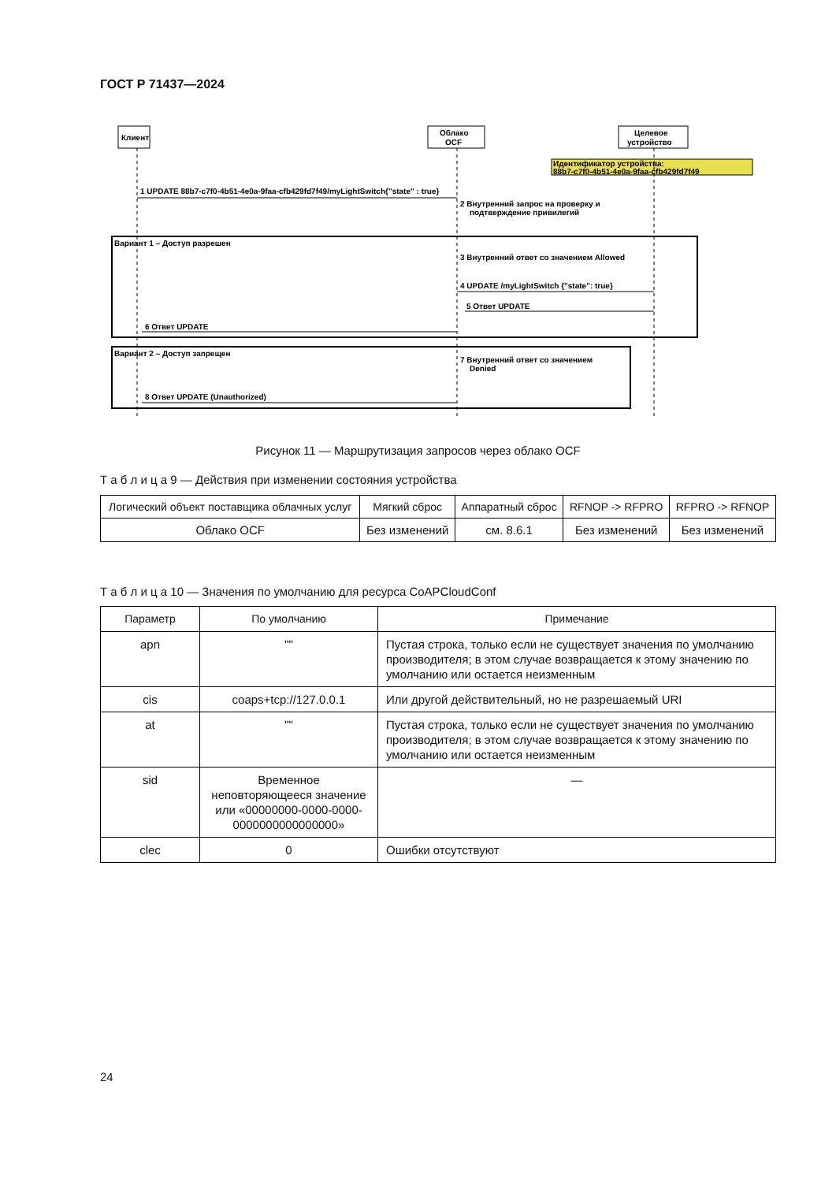ГОСТ Р 71437—2024
Клиент
Облако
OCF
Целевое
устройство
Идентификатор устройства:
88b7-c7f0-4b51-4e0a-9faa-cfb429fd7f49
1 UPDATE 88b7-c7f0-4b51-4e0a-9faa-cfb429fd7f49/myLightSwitch{"state" : true}
2 Внутренний запрос на проверку и
подтверждение привилегий
Вариант 1 – Доступ разрешен
3 Внутренний ответ со значением Allowed
4 UPDATE /myLightSwitch {"state": true}
5 Ответ UPDATE
6 Ответ UPDATE
Вариант 2 – Доступ запрещен
7 Внутренний ответ со значением
Denied
8 Ответ UPDATE (Unauthorized)
Рисунок 11 — Маршрутизация запросов через облако OCF
Т а б л и ц а 9 — Действия при изменении состояния устройства
| Логический объект поставщика облачных услуг | Мягкий сброс | Аппаратный сброс | RFNOP -> RFPRO | RFPRO -> RFNOP |
| --- | --- | --- | --- | --- |
| Облако OCF | Без изменений | см. 8.6.1 | Без изменений | Без изменений |
Т а б л и ц а 10 — Значения по умолчанию для ресурса CoAPCloudConf
| Параметр | По умолчанию | Примечание |
| --- | --- | --- |
| apn | "" | Пустая строка, только если не существует значения по умолчанию производителя; в этом случае возвращается к этому значению по умолчанию или остается неизменным |
| cis | coaps+tcp://127.0.0.1 | Или другой действительный, но не разрешаемый URI |
| at | "" | Пустая строка, только если не существует значения по умолчанию производителя; в этом случае возвращается к этому значению по умолчанию или остается неизменным |
| sid | Временное неповторяющееся значение или «00000000-0000-0000-0000000000000000» | — |
| clec | 0 | Ошибки отсутствуют |
24